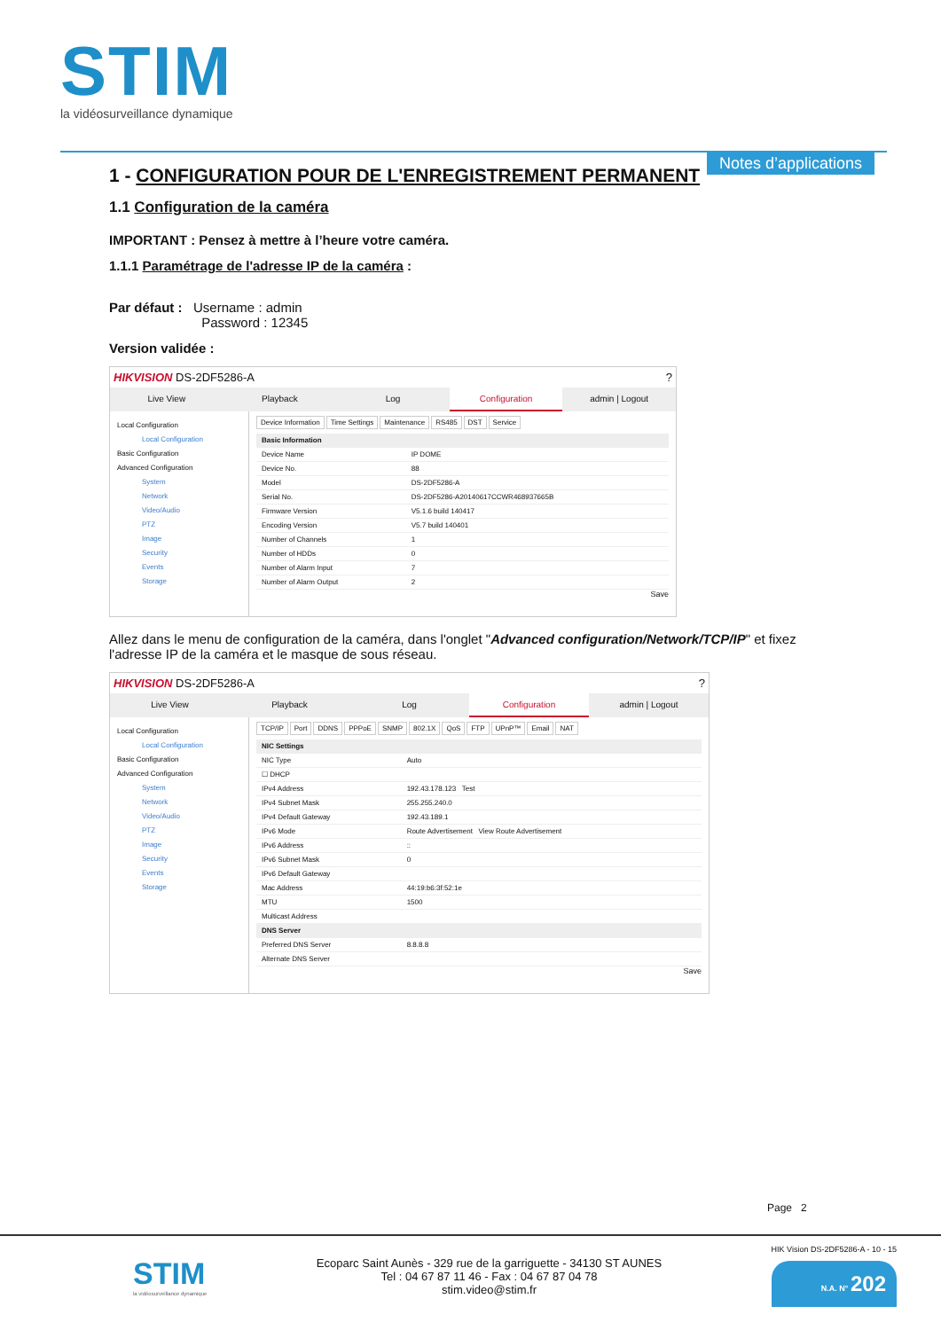STIM
la vidéosurveillance dynamique
Notes d’applications
1 - CONFIGURATION POUR DE L'ENREGISTREMENT PERMANENT
1.1 Configuration de la caméra
IMPORTANT : Pensez à mettre à l’heure votre caméra.
1.1.1 Paramétrage de l'adresse IP de la caméra :
Par défaut : Username : admin
Password : 12345
Version validée :
HIKVISION DS-2DF5286-A?
Live View Playback Log Configuration admin | Logout
Local Configuration
Local Configuration
Basic Configuration
Advanced Configuration
System
Network
Video/Audio
PTZ
Image
Security
Events
Storage
Device Information Time Settings Maintenance RS485 DST Service
| Basic Information | |
| --- | --- |
| Device Name | IP DOME |
| Device No. | 88 |
| Model | DS-2DF5286-A |
| Serial No. | DS-2DF5286-A20140617CCWR468937665B |
| Firmware Version | V5.1.6 build 140417 |
| Encoding Version | V5.7 build 140401 |
| Number of Channels | 1 |
| Number of HDDs | 0 |
| Number of Alarm Input | 7 |
| Number of Alarm Output | 2 |
Save
Allez dans le menu de configuration de la caméra, dans l'onglet "Advanced configuration/Network/TCP/IP" et fixez l'adresse IP de la caméra et le masque de sous réseau.
HIKVISION DS-2DF5286-A?
Live View Playback Log Configuration admin | Logout
Local Configuration
Local Configuration
Basic Configuration
Advanced Configuration
System
Network
Video/Audio
PTZ
Image
Security
Events
Storage
TCP/IP Port DDNS PPPoE SNMP 802.1X QoS FTP UPnP™ Email NAT
| NIC Settings | |
| --- | --- |
| NIC Type | Auto |
| ☐ DHCP | |
| IPv4 Address | 192.43.178.123 Test |
| IPv4 Subnet Mask | 255.255.240.0 |
| IPv4 Default Gateway | 192.43.189.1 |
| IPv6 Mode | Route Advertisement View Route Advertisement |
| IPv6 Address | :: |
| IPv6 Subnet Mask | 0 |
| IPv6 Default Gateway | |
| Mac Address | 44:19:b6:3f:52:1e |
| MTU | 1500 |
| Multicast Address | |
| DNS Server | |
| Preferred DNS Server | 8.8.8.8 |
| Alternate DNS Server | |
Save
Page 2
STIM
la vidéosurveillance dynamique
Ecoparc Saint Aunès - 329 rue de la garriguette - 34130 ST AUNES
Tel : 04 67 87 11 46 - Fax : 04 67 87 04 78
stim.video@stim.fr
HIK Vision DS-2DF5286-A - 10 - 15
N.A. N° 202